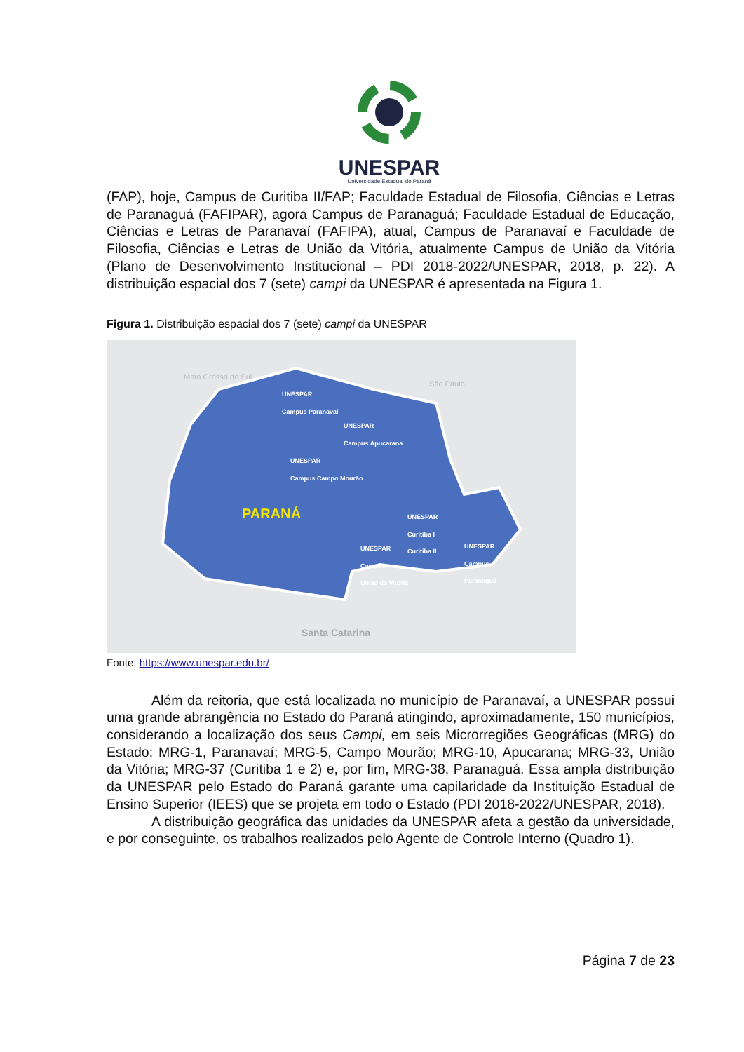UNESPAR
Universidade Estadual do Paraná
(FAP), hoje, Campus de Curitiba II/FAP; Faculdade Estadual de Filosofia, Ciências e Letras de Paranaguá (FAFIPAR), agora Campus de Paranaguá; Faculdade Estadual de Educação, Ciências e Letras de Paranavaí (FAFIPA), atual, Campus de Paranavaí e Faculdade de Filosofia, Ciências e Letras de União da Vitória, atualmente Campus de União da Vitória (Plano de Desenvolvimento Institucional – PDI 2018-2022/UNESPAR, 2018, p. 22). A distribuição espacial dos 7 (sete) campi da UNESPAR é apresentada na Figura 1.
Figura 1. Distribuição espacial dos 7 (sete) campi da UNESPAR
Mato Grosso do Sul
São Paulo
UNESPAR
Campus Paranavaí
UNESPAR
Campus Apucarana
UNESPAR
Campus Campo Mourão
PARANÁ
UNESPAR
Curitiba I
Curitiba II
UNESPAR
Campus
União da Vitória
UNESPAR
Campus
Paranaguá
Santa Catarina
Fonte: https://www.unespar.edu.br/
Além da reitoria, que está localizada no município de Paranavaí, a UNESPAR possui uma grande abrangência no Estado do Paraná atingindo, aproximadamente, 150 municípios, considerando a localização dos seus Campi, em seis Microrregiões Geográficas (MRG) do Estado: MRG-1, Paranavaí; MRG-5, Campo Mourão; MRG-10, Apucarana; MRG-33, União da Vitória; MRG-37 (Curitiba 1 e 2) e, por fim, MRG-38, Paranaguá. Essa ampla distribuição da UNESPAR pelo Estado do Paraná garante uma capilaridade da Instituição Estadual de Ensino Superior (IEES) que se projeta em todo o Estado (PDI 2018-2022/UNESPAR, 2018).
A distribuição geográfica das unidades da UNESPAR afeta a gestão da universidade, e por conseguinte, os trabalhos realizados pelo Agente de Controle Interno (Quadro 1).
Página 7 de 23